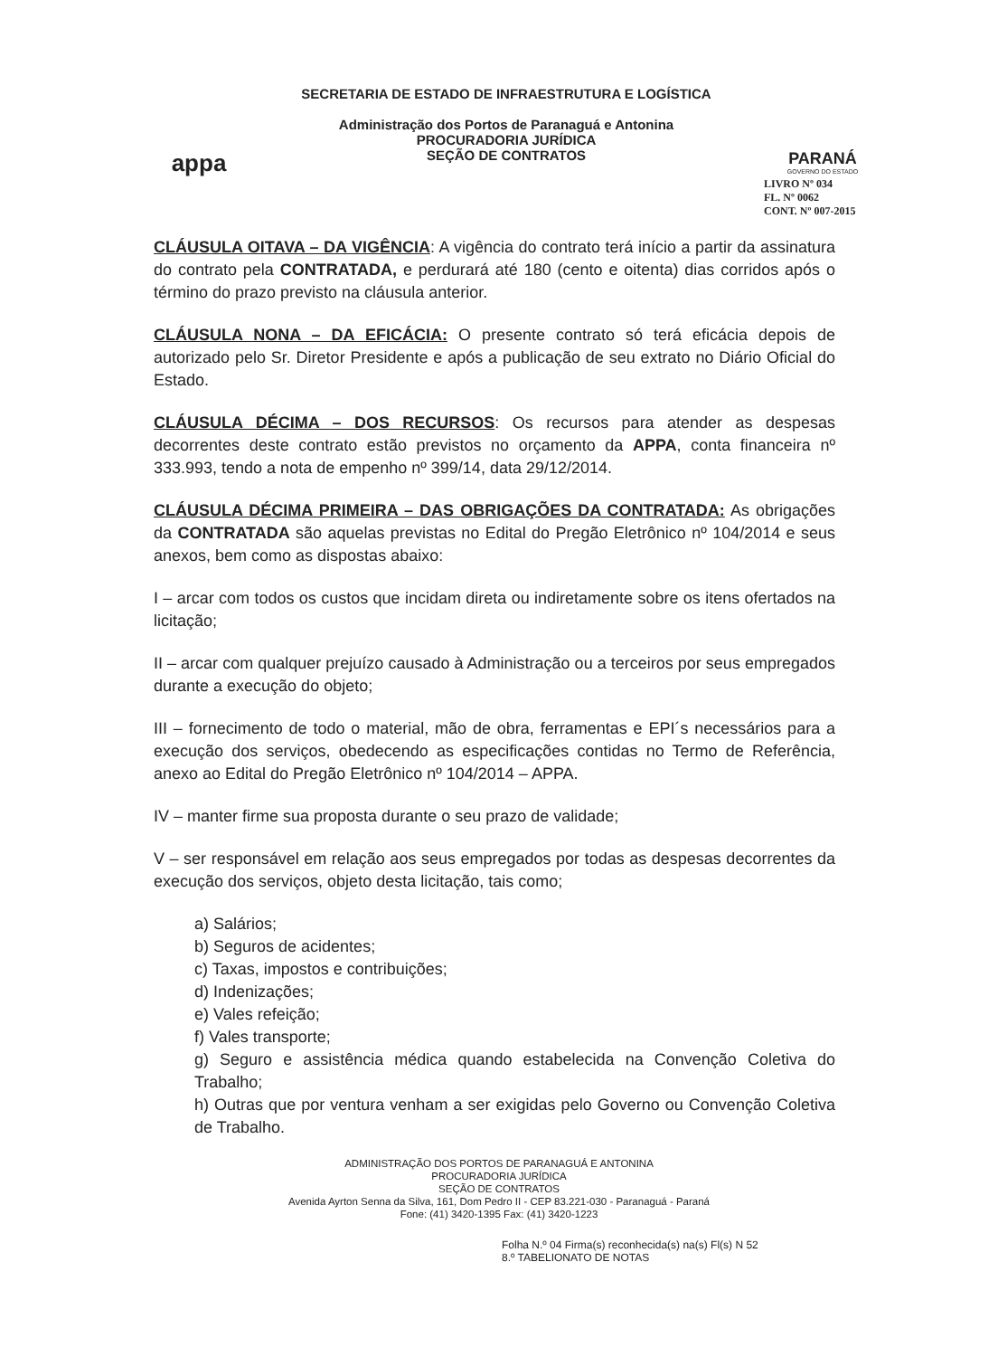appa
SECRETARIA DE ESTADO DE INFRAESTRUTURA E LOGÍSTICA
Administração dos Portos de Paranaguá e Antonina
PROCURADORIA JURÍDICA
SEÇÃO DE CONTRATOS
PARANÁ
GOVERNO DO ESTADO
LIVRO Nº 034
FL. Nº 0062
CONT. Nº 007-2015
CLÁUSULA OITAVA – DA VIGÊNCIA: A vigência do contrato terá início a partir da assinatura do contrato pela CONTRATADA, e perdurará até 180 (cento e oitenta) dias corridos após o término do prazo previsto na cláusula anterior.
CLÁUSULA NONA – DA EFICÁCIA: O presente contrato só terá eficácia depois de autorizado pelo Sr. Diretor Presidente e após a publicação de seu extrato no Diário Oficial do Estado.
CLÁUSULA DÉCIMA – DOS RECURSOS: Os recursos para atender as despesas decorrentes deste contrato estão previstos no orçamento da APPA, conta financeira nº 333.993, tendo a nota de empenho nº 399/14, data 29/12/2014.
CLÁUSULA DÉCIMA PRIMEIRA – DAS OBRIGAÇÕES DA CONTRATADA: As obrigações da CONTRATADA são aquelas previstas no Edital do Pregão Eletrônico nº 104/2014 e seus anexos, bem como as dispostas abaixo:
I – arcar com todos os custos que incidam direta ou indiretamente sobre os itens ofertados na licitação;
II – arcar com qualquer prejuízo causado à Administração ou a terceiros por seus empregados durante a execução do objeto;
III – fornecimento de todo o material, mão de obra, ferramentas e EPI´s necessários para a execução dos serviços, obedecendo as especificações contidas no Termo de Referência, anexo ao Edital do Pregão Eletrônico nº 104/2014 – APPA.
IV – manter firme sua proposta durante o seu prazo de validade;
V – ser responsável em relação aos seus empregados por todas as despesas decorrentes da execução dos serviços, objeto desta licitação, tais como;
a) Salários;
b) Seguros de acidentes;
c) Taxas, impostos e contribuições;
d) Indenizações;
e) Vales refeição;
f) Vales transporte;
g) Seguro e assistência médica quando estabelecida na Convenção Coletiva do Trabalho;
h) Outras que por ventura venham a ser exigidas pelo Governo ou Convenção Coletiva de Trabalho.
ADMINISTRAÇÃO DOS PORTOS DE PARANAGUÁ E ANTONINA
PROCURADORIA JURÍDICA
SEÇÃO DE CONTRATOS
Avenida Ayrton Senna da Silva, 161, Dom Pedro II - CEP 83.221-030 - Paranaguá - Paraná
Fone: (41) 3420-1395 Fax: (41) 3420-1223
Folha N.º 04 Firma(s) reconhecida(s) na(s) Fl(s) N 52
8.º TABELIONATO DE NOTAS